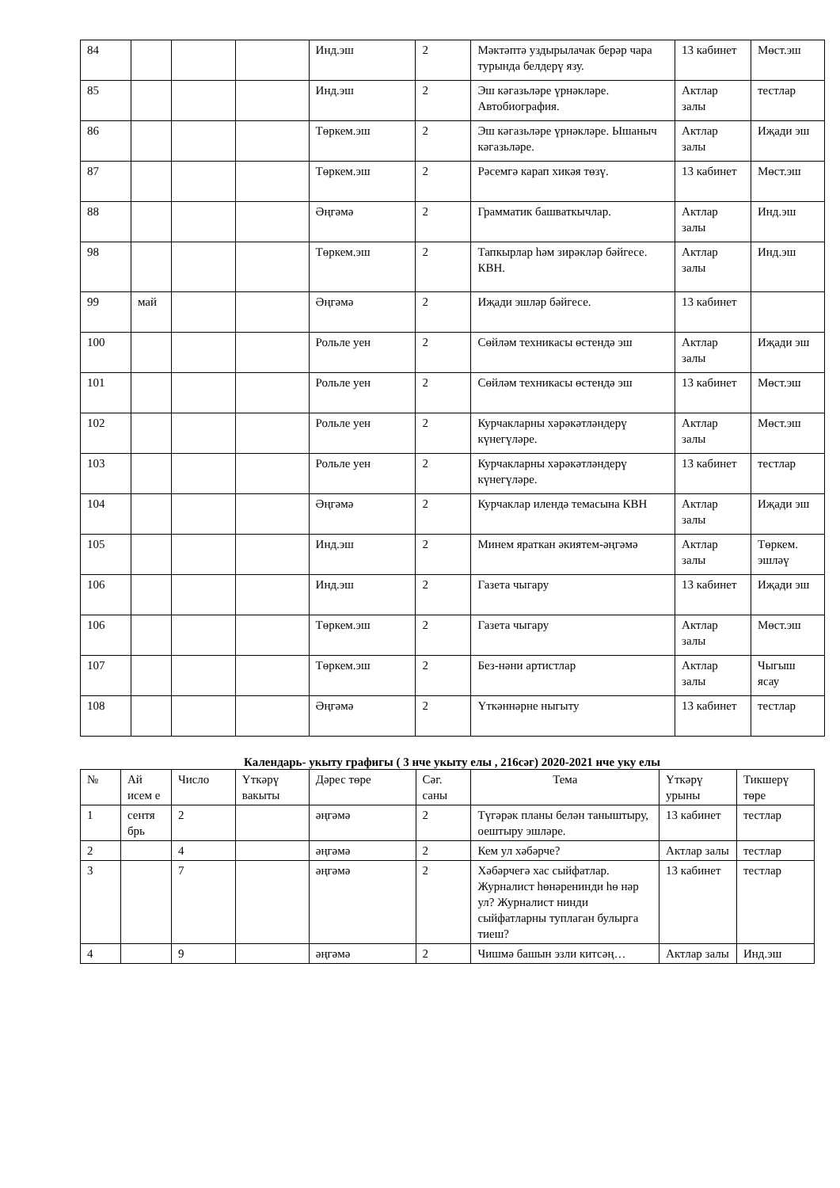| 84 | | | | Инд.эш | 2 | Мәктәптә уздырылачак берәр чара турында белдерү язу. | 13 кабинет | Мөст.эш |
| 85 | | | | Инд.эш | 2 | Эш кәгазьләре үрнәкләре. Автобиография. | Актлар залы | тестлар |
| 86 | | | | Төркем.эш | 2 | Эш кәгазьләре үрнәкләре. Ышаныч кәгазьләре. | Актлар залы | Иҗади эш |
| 87 | | | | Төркем.эш | 2 | Рәсемгә карап хикәя төзү. | 13 кабинет | Мөст.эш |
| 88 | | | | Әңгәмә | 2 | Грамматик башваткычлар. | Актлар залы | Инд.эш |
| 98 | | | | Төркем.эш | 2 | Тапкырлар һәм зирәкләр бәйгесе. КВН. | Актлар залы | Инд.эш |
| 99 | май | | | Әңгәмә | 2 | Иҗади эшләр бәйгесе. | 13 кабинет | |
| 100 | | | | Рольле уен | 2 | Сөйләм техникасы өстендә эш | Актлар залы | Иҗади эш |
| 101 | | | | Рольле уен | 2 | Сөйләм техникасы өстендә эш | 13 кабинет | Мөст.эш |
| 102 | | | | Рольле уен | 2 | Курчакларны хәрәкәтләндерү күнегүләре. | Актлар залы | Мөст.эш |
| 103 | | | | Рольле уен | 2 | Курчакларны хәрәкәтләндерү күнегүләре. | 13 кабинет | тестлар |
| 104 | | | | Әңгәмә | 2 | Курчаклар илендә темасына КВН | Актлар залы | Иҗади эш |
| 105 | | | | Инд.эш | 2 | Минем яраткан әкиятем-әңгәмә | Актлар залы | Төркем. эшләү |
| 106 | | | | Инд.эш | 2 | Газета чыгару | 13 кабинет | Иҗади эш |
| 106 | | | | Төркем.эш | 2 | Газета чыгару | Актлар залы | Мөст.эш |
| 107 | | | | Төркем.эш | 2 | Без-нәни артистлар | Актлар залы | Чыгыш ясау |
| 108 | | | | Әңгәмә | 2 | Үткәннәрне ныгыту | 13 кабинет | тестлар |
Календарь- укыту графигы ( 3 нче укыту елы , 216сәг) 2020-2021 нче уку елы
| № | Ай исем е | Число | Үткәрү вакыты | Дәрес төре | Сәг. саны | Тема | Үткәрү урыны | Тикшерү төре |
| 1 | сентя брь | 2 | | әңгәмә | 2 | Түгәрәк планы белән таныштыру, оештыру эшләре. | 13 кабинет | тестлар |
| 2 | | 4 | | әңгәмә | 2 | Кем ул хәбәрче? | Актлар залы | тестлар |
| 3 | | 7 | | әңгәмә | 2 | Хәбәрчегә хас сыйфатлар. Журналист һөнәренинди һө нәр ул? Журналист нинди сыйфатларны туплаган булырга тиеш? | 13 кабинет | тестлар |
| 4 | | 9 | | әңгәмә | 2 | Чишмә башын эзли китсәң… | Актлар залы | Инд.эш |